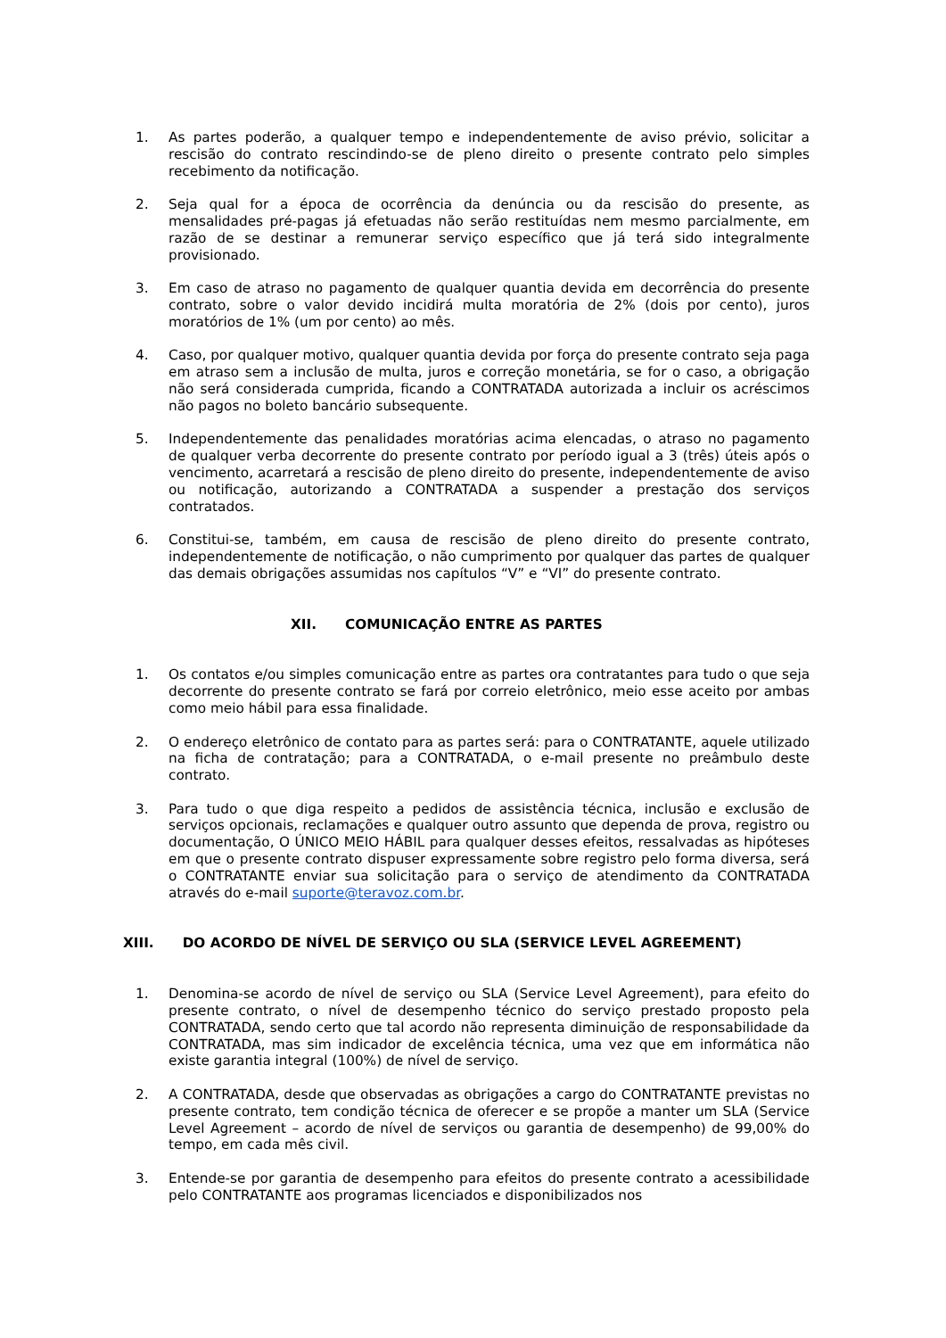1. As partes poderão, a qualquer tempo e independentemente de aviso prévio, solicitar a rescisão do contrato rescindindo-se de pleno direito o presente contrato pelo simples recebimento da notificação.
2. Seja qual for a época de ocorrência da denúncia ou da rescisão do presente, as mensalidades pré-pagas já efetuadas não serão restituídas nem mesmo parcialmente, em razão de se destinar a remunerar serviço específico que já terá sido integralmente provisionado.
3. Em caso de atraso no pagamento de qualquer quantia devida em decorrência do presente contrato, sobre o valor devido incidirá multa moratória de 2% (dois por cento), juros moratórios de 1% (um por cento) ao mês.
4. Caso, por qualquer motivo, qualquer quantia devida por força do presente contrato seja paga em atraso sem a inclusão de multa, juros e correção monetária, se for o caso, a obrigação não será considerada cumprida, ficando a CONTRATADA autorizada a incluir os acréscimos não pagos no boleto bancário subsequente.
5. Independentemente das penalidades moratórias acima elencadas, o atraso no pagamento de qualquer verba decorrente do presente contrato por período igual a 3 (três) úteis após o vencimento, acarretará a rescisão de pleno direito do presente, independentemente de aviso ou notificação, autorizando a CONTRATADA a suspender a prestação dos serviços contratados.
6. Constitui-se, também, em causa de rescisão de pleno direito do presente contrato, independentemente de notificação, o não cumprimento por qualquer das partes de qualquer das demais obrigações assumidas nos capítulos “V” e “VI” do presente contrato.
XII. COMUNICAÇÃO ENTRE AS PARTES
1. Os contatos e/ou simples comunicação entre as partes ora contratantes para tudo o que seja decorrente do presente contrato se fará por correio eletrônico, meio esse aceito por ambas como meio hábil para essa finalidade.
2. O endereço eletrônico de contato para as partes será: para o CONTRATANTE, aquele utilizado na ficha de contratação; para a CONTRATADA, o e-mail presente no preâmbulo deste contrato.
3. Para tudo o que diga respeito a pedidos de assistência técnica, inclusão e exclusão de serviços opcionais, reclamações e qualquer outro assunto que dependa de prova, registro ou documentação, O ÚNICO MEIO HÁBIL para qualquer desses efeitos, ressalvadas as hipóteses em que o presente contrato dispuser expressamente sobre registro pelo forma diversa, será o CONTRATANTE enviar sua solicitação para o serviço de atendimento da CONTRATADA através do e-mail suporte@teravoz.com.br.
XIII. DO ACORDO DE NÍVEL DE SERVIÇO OU SLA (SERVICE LEVEL AGREEMENT)
1. Denomina-se acordo de nível de serviço ou SLA (Service Level Agreement), para efeito do presente contrato, o nível de desempenho técnico do serviço prestado proposto pela CONTRATADA, sendo certo que tal acordo não representa diminuição de responsabilidade da CONTRATADA, mas sim indicador de excelência técnica, uma vez que em informática não existe garantia integral (100%) de nível de serviço.
2. A CONTRATADA, desde que observadas as obrigações a cargo do CONTRATANTE previstas no presente contrato, tem condição técnica de oferecer e se propõe a manter um SLA (Service Level Agreement – acordo de nível de serviços ou garantia de desempenho) de 99,00% do tempo, em cada mês civil.
3. Entende-se por garantia de desempenho para efeitos do presente contrato a acessibilidade pelo CONTRATANTE aos programas licenciados e disponibilizados nos